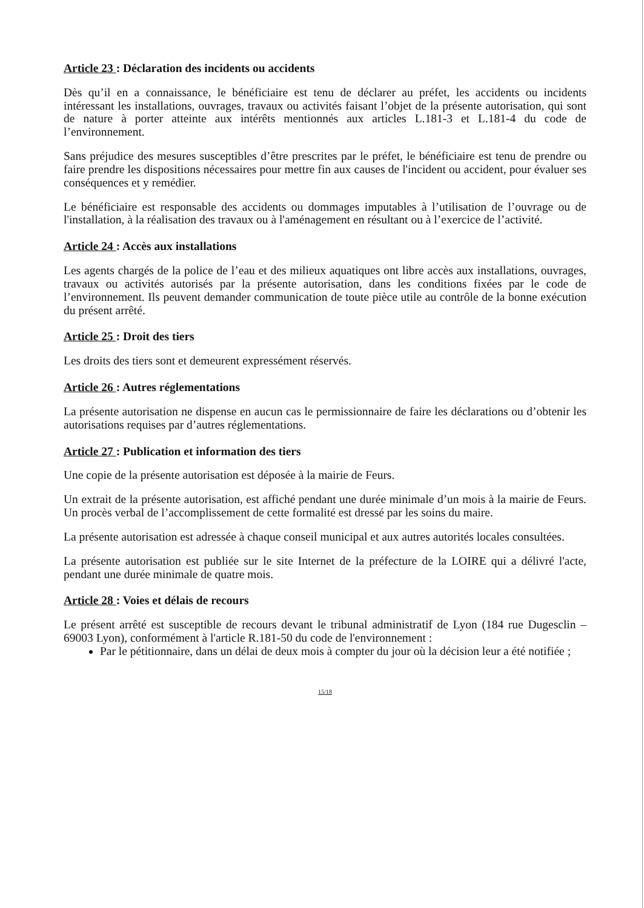Article 23 : Déclaration des incidents ou accidents
Dès qu’il en a connaissance, le bénéficiaire est tenu de déclarer au préfet, les accidents ou incidents intéressant les installations, ouvrages, travaux ou activités faisant l’objet de la présente autorisation, qui sont de nature à porter atteinte aux intérêts mentionnés aux articles L.181-3 et L.181-4 du code de l’environnement.
Sans préjudice des mesures susceptibles d’être prescrites par le préfet, le bénéficiaire est tenu de prendre ou faire prendre les dispositions nécessaires pour mettre fin aux causes de l'incident ou accident, pour évaluer ses conséquences et y remédier.
Le bénéficiaire est responsable des accidents ou dommages imputables à l’utilisation de l’ouvrage ou de l'installation, à la réalisation des travaux ou à l'aménagement en résultant ou à l’exercice de l’activité.
Article 24 : Accès aux installations
Les agents chargés de la police de l’eau et des milieux aquatiques ont libre accès aux installations, ouvrages, travaux ou activités autorisés par la présente autorisation, dans les conditions fixées par le code de l’environnement. Ils peuvent demander communication de toute pièce utile au contrôle de la bonne exécution du présent arrêté.
Article 25 : Droit des tiers
Les droits des tiers sont et demeurent expressément réservés.
Article 26 : Autres réglementations
La présente autorisation ne dispense en aucun cas le permissionnaire de faire les déclarations ou d’obtenir les autorisations requises par d’autres réglementations.
Article 27 : Publication et information des tiers
Une copie de la présente autorisation est déposée à la mairie de Feurs.
Un extrait de la présente autorisation, est affiché pendant une durée minimale d’un mois à la mairie de Feurs. Un procès verbal de l’accomplissement de cette formalité est dressé par les soins du maire.
La présente autorisation est adressée à chaque conseil municipal et aux autres autorités locales consultées.
La présente autorisation est publiée sur le site Internet de la préfecture de la LOIRE qui a délivré l'acte, pendant une durée minimale de quatre mois.
Article 28 : Voies et délais de recours
Le présent arrêté est susceptible de recours devant le tribunal administratif de Lyon (184 rue Dugesclin – 69003 Lyon), conformément à l'article R.181-50 du code de l'environnement :
Par le pétitionnaire, dans un délai de deux mois à compter du jour où la décision leur a été notifiée ;
15/18